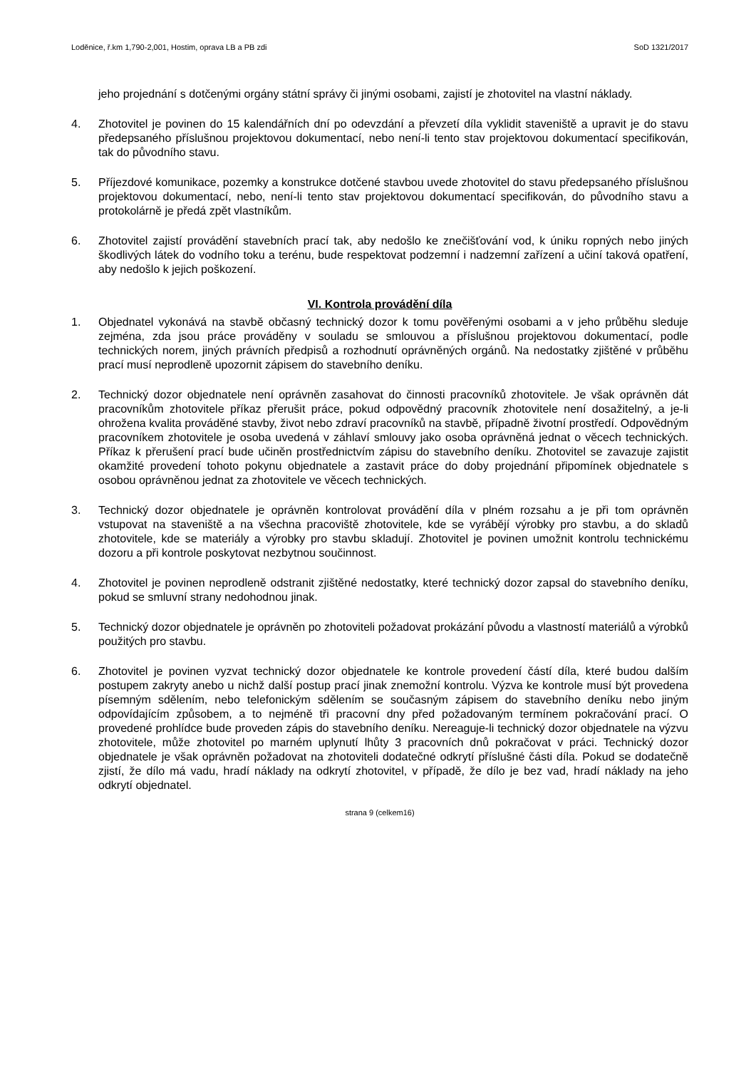Loděnice, ř.km 1,790-2,001, Hostim, oprava LB a PB zdi SoD 1321/2017
jeho projednání s dotčenými orgány státní správy či jinými osobami, zajistí je zhotovitel na vlastní náklady.
4. Zhotovitel je povinen do 15 kalendářních dní po odevzdání a převzetí díla vyklidit staveniště a upravit je do stavu předepsaného příslušnou projektovou dokumentací, nebo není-li tento stav projektovou dokumentací specifikován, tak do původního stavu.
5. Příjezdové komunikace, pozemky a konstrukce dotčené stavbou uvede zhotovitel do stavu předepsaného příslušnou projektovou dokumentací, nebo, není-li tento stav projektovou dokumentací specifikován, do původního stavu a protokolárně je předá zpět vlastníkům.
6. Zhotovitel zajistí provádění stavebních prací tak, aby nedošlo ke znečišťování vod, k úniku ropných nebo jiných škodlivých látek do vodního toku a terénu, bude respektovat podzemní i nadzemní zařízení a učiní taková opatření, aby nedošlo k jejich poškození.
VI. Kontrola provádění díla
1. Objednatel vykonává na stavbě občasný technický dozor k tomu pověřenými osobami a v jeho průběhu sleduje zejména, zda jsou práce prováděny v souladu se smlouvou a příslušnou projektovou dokumentací, podle technických norem, jiných právních předpisů a rozhodnutí oprávněných orgánů. Na nedostatky zjištěné v průběhu prací musí neprodleně upozornit zápisem do stavebního deníku.
2. Technický dozor objednatele není oprávněn zasahovat do činnosti pracovníků zhotovitele. Je však oprávněn dát pracovníkům zhotovitele příkaz přerušit práce, pokud odpovědný pracovník zhotovitele není dosažitelný, a je-li ohrožena kvalita prováděné stavby, život nebo zdraví pracovníků na stavbě, případně životní prostředí. Odpovědným pracovníkem zhotovitele je osoba uvedená v záhlaví smlouvy jako osoba oprávněná jednat o věcech technických. Příkaz k přerušení prací bude učiněn prostřednictvím zápisu do stavebního deníku. Zhotovitel se zavazuje zajistit okamžité provedení tohoto pokynu objednatele a zastavit práce do doby projednání připomínek objednatele s osobou oprávněnou jednat za zhotovitele ve věcech technických.
3. Technický dozor objednatele je oprávněn kontrolovat provádění díla v plném rozsahu a je při tom oprávněn vstupovat na staveniště a na všechna pracoviště zhotovitele, kde se vyrábějí výrobky pro stavbu, a do skladů zhotovitele, kde se materiály a výrobky pro stavbu skladují. Zhotovitel je povinen umožnit kontrolu technickému dozoru a při kontrole poskytovat nezbytnou součinnost.
4. Zhotovitel je povinen neprodleně odstranit zjištěné nedostatky, které technický dozor zapsal do stavebního deníku, pokud se smluvní strany nedohodnou jinak.
5. Technický dozor objednatele je oprávněn po zhotoviteli požadovat prokázání původu a vlastností materiálů a výrobků použitých pro stavbu.
6. Zhotovitel je povinen vyzvat technický dozor objednatele ke kontrole provedení částí díla, které budou dalším postupem zakryty anebo u nichž další postup prací jinak znemožní kontrolu. Výzva ke kontrole musí být provedena písemným sdělením, nebo telefonickým sdělením se současným zápisem do stavebního deníku nebo jiným odpovídajícím způsobem, a to nejméně tři pracovní dny před požadovaným termínem pokračování prací. O provedené prohlídce bude proveden zápis do stavebního deníku. Nereaguje-li technický dozor objednatele na výzvu zhotovitele, může zhotovitel po marném uplynutí lhůty 3 pracovních dnů pokračovat v práci. Technický dozor objednatele je však oprávněn požadovat na zhotoviteli dodatečné odkrytí příslušné části díla. Pokud se dodatečně zjistí, že dílo má vadu, hradí náklady na odkrytí zhotovitel, v případě, že dílo je bez vad, hradí náklady na jeho odkrytí objednatel.
strana 9 (celkem16)